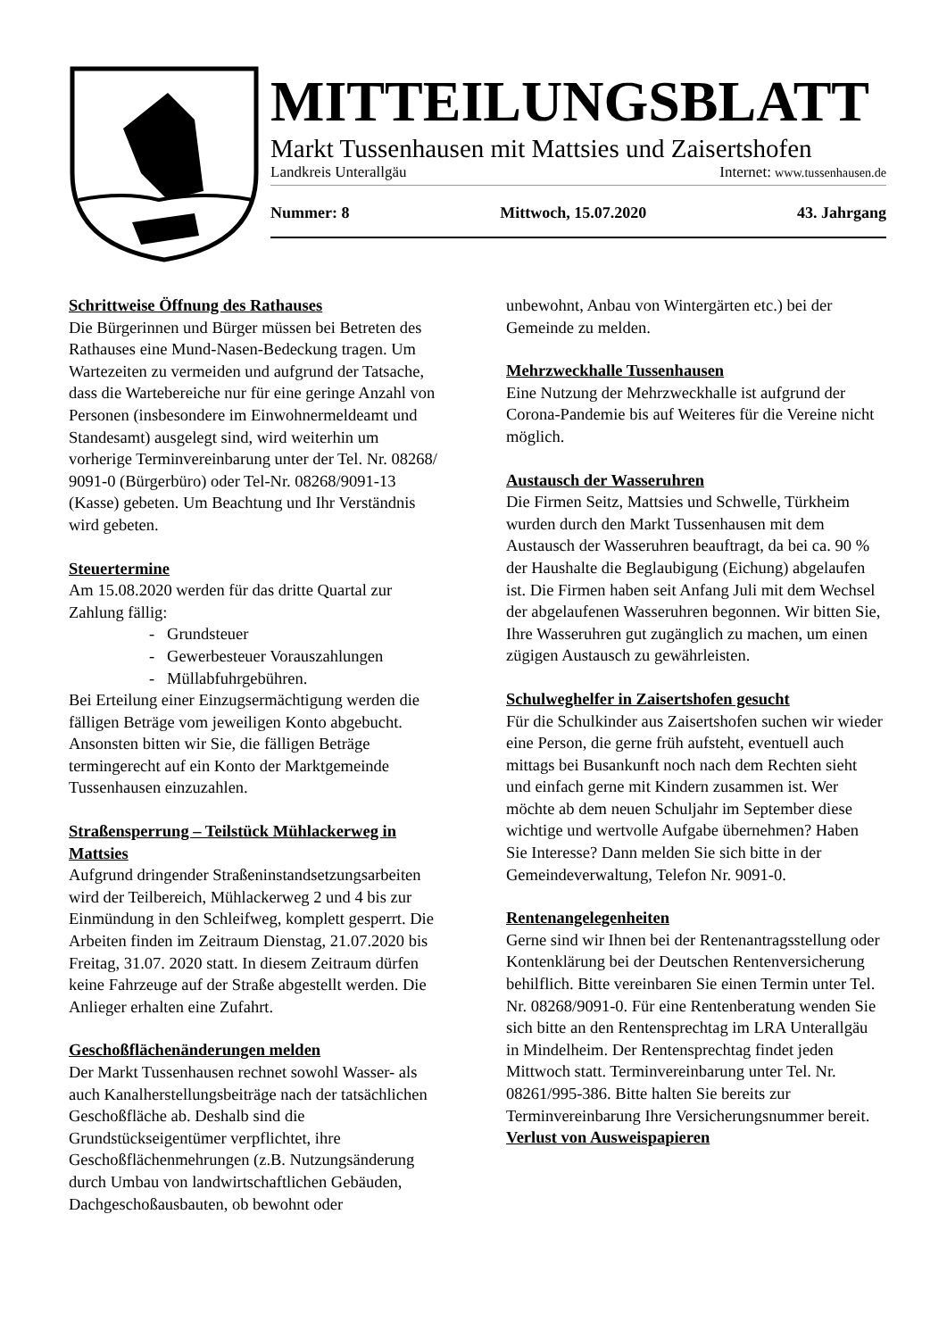MITTEILUNGSBLATT
Markt Tussenhausen mit Mattsies und Zaisertshofen
Landkreis Unterallgäu Internet: www.tussenhausen.de
Nummer: 8 Mittwoch, 15.07.2020 43. Jahrgang
Schrittweise Öffnung des Rathauses
Die Bürgerinnen und Bürger müssen bei Betreten des Rathauses eine Mund-Nasen-Bedeckung tragen. Um Wartezeiten zu vermeiden und aufgrund der Tatsache, dass die Wartebereiche nur für eine geringe Anzahl von Personen (insbesondere im Einwohnermeldeamt und Standesamt) ausgelegt sind, wird weiterhin um vorherige Terminvereinbarung unter der Tel. Nr. 08268/ 9091-0 (Bürgerbüro) oder Tel-Nr. 08268/9091-13 (Kasse) gebeten. Um Beachtung und Ihr Verständnis wird gebeten.
Steuertermine
Am 15.08.2020 werden für das dritte Quartal zur Zahlung fällig:
- Grundsteuer
- Gewerbesteuer Vorauszahlungen
- Müllabfuhrgebühren.
Bei Erteilung einer Einzugsermächtigung werden die fälligen Beträge vom jeweiligen Konto abgebucht. Ansonsten bitten wir Sie, die fälligen Beträge termingerecht auf ein Konto der Marktgemeinde Tussenhausen einzuzahlen.
Straßensperrung – Teilstück Mühlackerweg in Mattsies
Aufgrund dringender Straßeninstandsetzungsarbeiten wird der Teilbereich, Mühlackerweg 2 und 4 bis zur Einmündung in den Schleifweg, komplett gesperrt. Die Arbeiten finden im Zeitraum Dienstag, 21.07.2020 bis Freitag, 31.07. 2020 statt. In diesem Zeitraum dürfen keine Fahrzeuge auf der Straße abgestellt werden. Die Anlieger erhalten eine Zufahrt.
Geschoßflächenänderungen melden
Der Markt Tussenhausen rechnet sowohl Wasser- als auch Kanalherstellungsbeiträge nach der tatsächlichen Geschoßfläche ab. Deshalb sind die Grundstückseigentümer verpflichtet, ihre Geschoßflächenmehrungen (z.B. Nutzungsänderung durch Umbau von landwirtschaftlichen Gebäuden, Dachgeschoßausbauten, ob bewohnt oder
unbewohnt, Anbau von Wintergärten etc.) bei der Gemeinde zu melden.
Mehrzweckhalle Tussenhausen
Eine Nutzung der Mehrzweckhalle ist aufgrund der Corona-Pandemie bis auf Weiteres für die Vereine nicht möglich.
Austausch der Wasseruhren
Die Firmen Seitz, Mattsies und Schwelle, Türkheim wurden durch den Markt Tussenhausen mit dem Austausch der Wasseruhren beauftragt, da bei ca. 90 % der Haushalte die Beglaubigung (Eichung) abgelaufen ist. Die Firmen haben seit Anfang Juli mit dem Wechsel der abgelaufenen Wasseruhren begonnen. Wir bitten Sie, Ihre Wasseruhren gut zugänglich zu machen, um einen zügigen Austausch zu gewährleisten.
Schulweghelfer in Zaisertshofen gesucht
Für die Schulkinder aus Zaisertshofen suchen wir wieder eine Person, die gerne früh aufsteht, eventuell auch mittags bei Busankunft noch nach dem Rechten sieht und einfach gerne mit Kindern zusammen ist. Wer möchte ab dem neuen Schuljahr im September diese wichtige und wertvolle Aufgabe übernehmen? Haben Sie Interesse? Dann melden Sie sich bitte in der Gemeindeverwaltung, Telefon Nr. 9091-0.
Rentenangelegenheiten
Gerne sind wir Ihnen bei der Rentenantragsstellung oder Kontenklärung bei der Deutschen Rentenversicherung behilflich. Bitte vereinbaren Sie einen Termin unter Tel. Nr. 08268/9091-0. Für eine Rentenberatung wenden Sie sich bitte an den Rentensprechtag im LRA Unterallgäu in Mindelheim. Der Rentensprechtag findet jeden Mittwoch statt. Terminvereinbarung unter Tel. Nr. 08261/995-386. Bitte halten Sie bereits zur Terminvereinbarung Ihre Versicherungsnummer bereit.
Verlust von Ausweispapieren